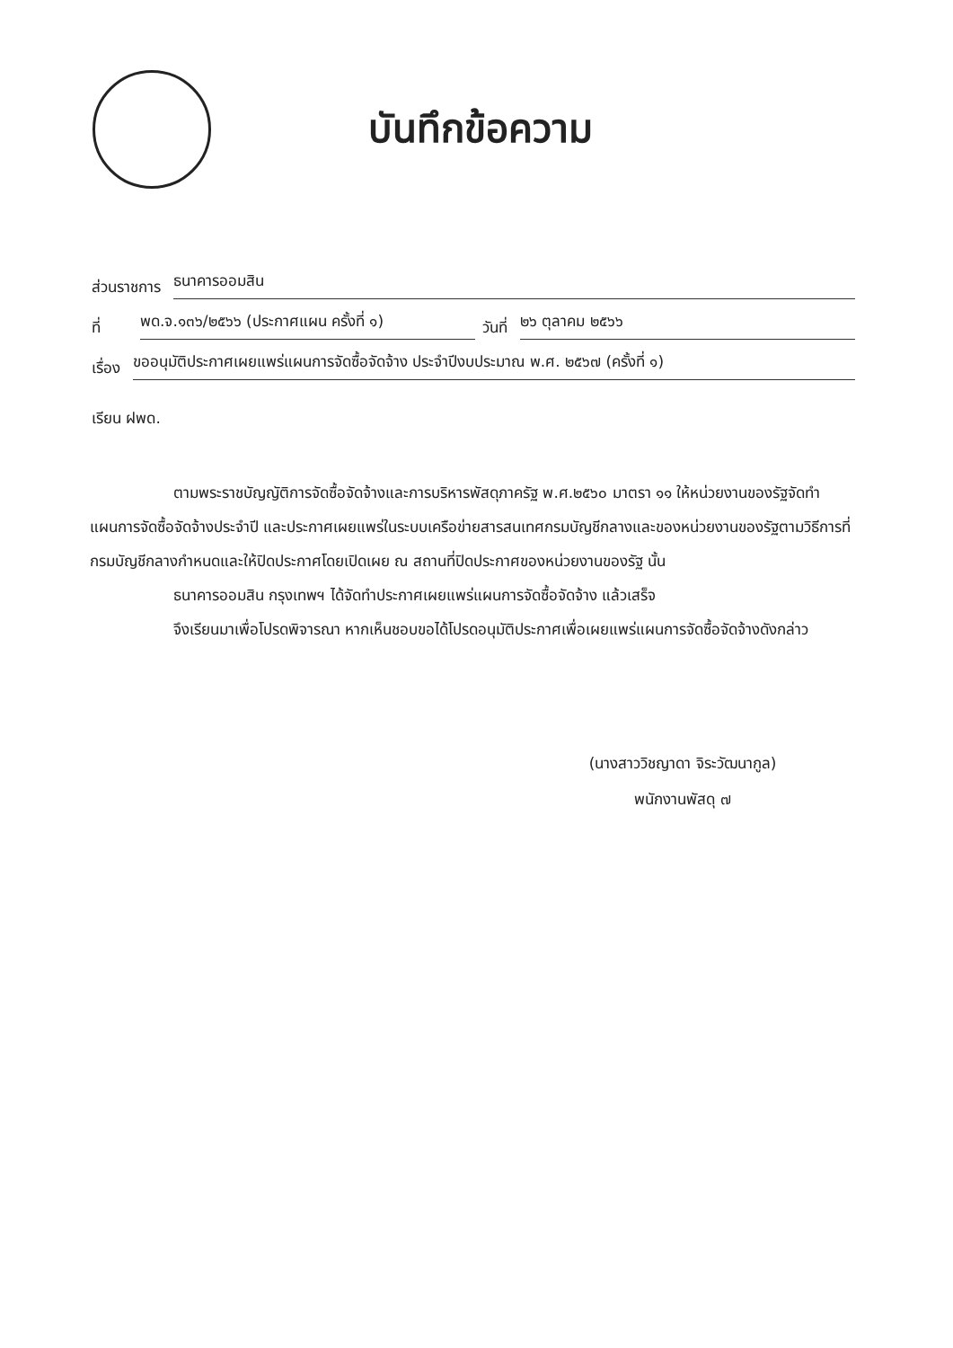บันทึกข้อความ
ส่วนราชการ ธนาคารออมสิน
ที่ พด.จ.๑๓๖/๒๕๖๖ (ประกาศแผน ครั้งที่ ๑) วันที่ ๒๖ ตุลาคม ๒๕๖๖
เรื่อง ขออนุมัติประกาศเผยแพร่แผนการจัดซื้อจัดจ้าง ประจำปีงบประมาณ พ.ศ. ๒๕๖๗ (ครั้งที่ ๑)
เรียน ฝพด.
ตามพระราชบัญญัติการจัดซื้อจัดจ้างและการบริหารพัสดุภาครัฐ พ.ศ.๒๕๖๐ มาตรา ๑๑ ให้หน่วยงานของรัฐจัดทำแผนการจัดซื้อจัดจ้างประจำปี และประกาศเผยแพร่ในระบบเครือข่ายสารสนเทศกรมบัญชีกลางและของหน่วยงานของรัฐตามวิธีการที่กรมบัญชีกลางกำหนดและให้ปิดประกาศโดยเปิดเผย ณ สถานที่ปิดประกาศของหน่วยงานของรัฐ นั้น
ธนาคารออมสิน กรุงเทพฯ ได้จัดทำประกาศเผยแพร่แผนการจัดซื้อจัดจ้าง แล้วเสร็จ
จึงเรียนมาเพื่อโปรดพิจารณา หากเห็นชอบขอได้โปรดอนุมัติประกาศเพื่อเผยแพร่แผนการจัดซื้อจัดจ้างดังกล่าว
(นางสาววิชญาดา จิระวัฒนากูล)
พนักงานพัสดุ ๗